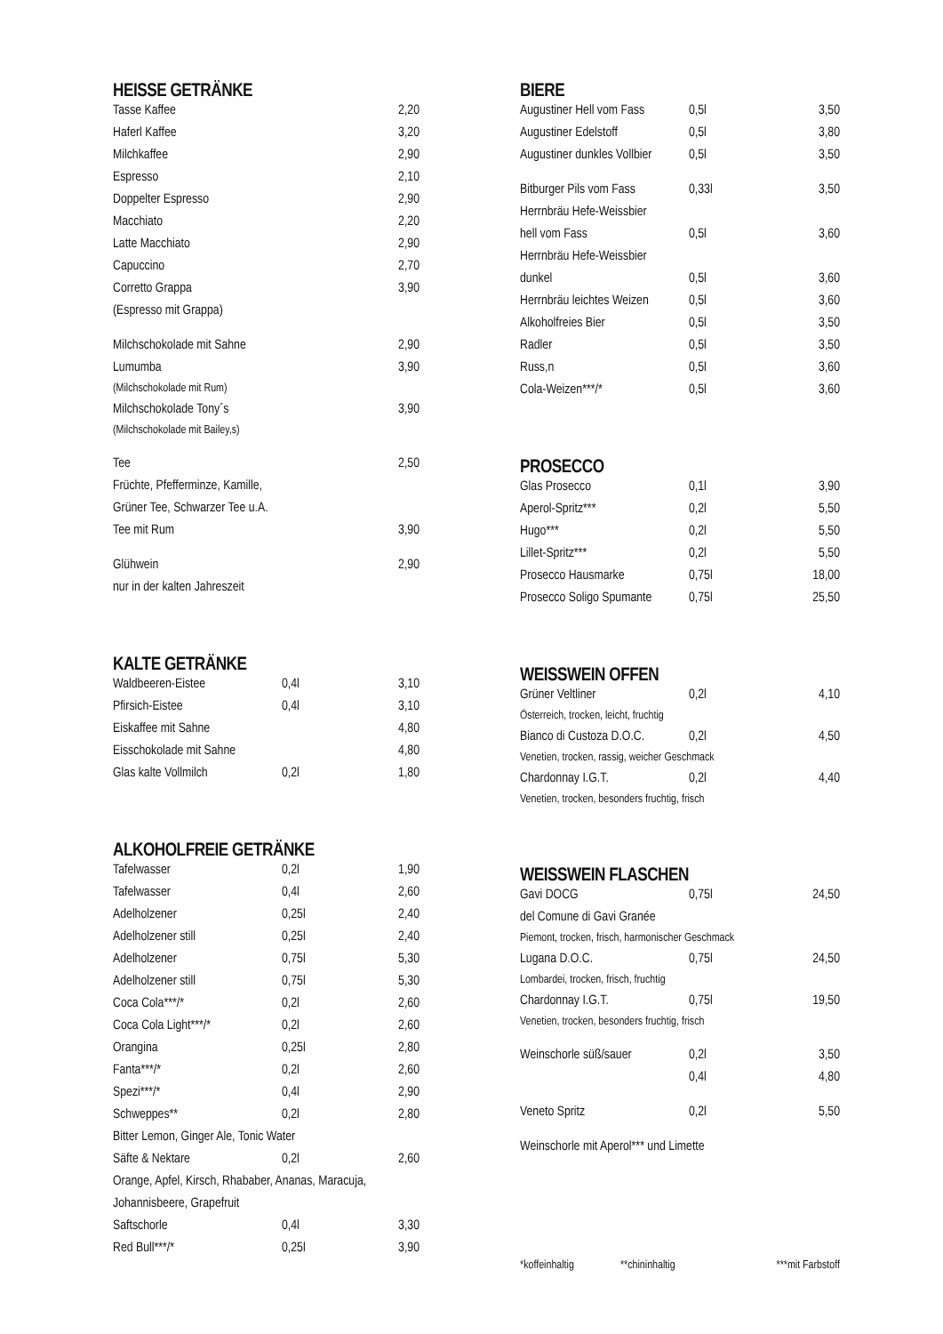HEISSE GETRÄNKE
| Tasse Kaffee | | 2,20 |
| Haferl Kaffee | | 3,20 |
| Milchkaffee | | 2,90 |
| Espresso | | 2,10 |
| Doppelter Espresso | | 2,90 |
| Macchiato | | 2,20 |
| Latte Macchiato | | 2,90 |
| Capuccino | | 2,70 |
| Corretto Grappa | | 3,90 |
| (Espresso mit Grappa) | | |
| Milchschokolade mit Sahne | | 2,90 |
| Lumumba | | 3,90 |
| (Milchschokolade mit Rum) | | |
| Milchschokolade Tony´s | | 3,90 |
| (Milchschokolade mit Bailey,s) | | |
| Tee | | 2,50 |
| Früchte, Pfefferminze, Kamille, | | |
| Grüner Tee, Schwarzer Tee u.A. | | |
| Tee mit Rum | | 3,90 |
| Glühwein | | 2,90 |
| nur in der kalten Jahreszeit | | |
KALTE GETRÄNKE
| Waldbeeren-Eistee | 0,4l | 3,10 |
| Pfirsich-Eistee | 0,4l | 3,10 |
| Eiskaffee mit Sahne | | 4,80 |
| Eisschokolade mit Sahne | | 4,80 |
| Glas kalte Vollmilch | 0,2l | 1,80 |
ALKOHOLFREIE GETRÄNKE
| Tafelwasser | 0,2l | 1,90 |
| Tafelwasser | 0,4l | 2,60 |
| Adelholzener | 0,25l | 2,40 |
| Adelholzener still | 0,25l | 2,40 |
| Adelholzener | 0,75l | 5,30 |
| Adelholzener still | 0,75l | 5,30 |
| Coca Cola***/* | 0,2l | 2,60 |
| Coca Cola Light***/* | 0,2l | 2,60 |
| Orangina | 0,25l | 2,80 |
| Fanta***/* | 0,2l | 2,60 |
| Spezi***/* | 0,4l | 2,90 |
| Schweppes** | 0,2l | 2,80 |
| Bitter Lemon, Ginger Ale, Tonic Water | | |
| Säfte & Nektare | 0,2l | 2,60 |
| Orange, Apfel, Kirsch, Rhababer, Ananas, Maracuja, | | |
| Johannisbeere, Grapefruit | | |
| Saftschorle | 0,4l | 3,30 |
| Red Bull***/* | 0,25l | 3,90 |
BIERE
| Augustiner Hell vom Fass | 0,5l | 3,50 |
| Augustiner Edelstoff | 0,5l | 3,80 |
| Augustiner dunkles Vollbier | 0,5l | 3,50 |
| Bitburger Pils vom Fass | 0,33l | 3,50 |
| Herrnbräu Hefe-Weissbier | | |
| hell vom Fass | 0,5l | 3,60 |
| Herrnbräu Hefe-Weissbier | | |
| dunkel | 0,5l | 3,60 |
| Herrnbräu leichtes Weizen | 0,5l | 3,60 |
| Alkoholfreies Bier | 0,5l | 3,50 |
| Radler | 0,5l | 3,50 |
| Russ,n | 0,5l | 3,60 |
| Cola-Weizen***/* | 0,5l | 3,60 |
PROSECCO
| Glas Prosecco | 0,1l | 3,90 |
| Aperol-Spritz*** | 0,2l | 5,50 |
| Hugo*** | 0,2l | 5,50 |
| Lillet-Spritz*** | 0,2l | 5,50 |
| Prosecco Hausmarke | 0,75l | 18,00 |
| Prosecco Soligo Spumante | 0,75l | 25,50 |
WEISSWEIN OFFEN
| Grüner Veltliner | 0,2l | 4,10 |
| Österreich, trocken, leicht, fruchtig | | |
| Bianco di Custoza D.O.C. | 0,2l | 4,50 |
| Venetien, trocken, rassig, weicher Geschmack | | |
| Chardonnay I.G.T. | 0,2l | 4,40 |
| Venetien, trocken, besonders fruchtig, frisch | | |
WEISSWEIN FLASCHEN
| Gavi DOCG | 0,75l | 24,50 |
| del Comune di Gavi Granée | | |
| Piemont, trocken, frisch, harmonischer Geschmack | | |
| Lugana D.O.C. | 0,75l | 24,50 |
| Lombardei, trocken, frisch, fruchtig | | |
| Chardonnay I.G.T. | 0,75l | 19,50 |
| Venetien, trocken, besonders fruchtig, frisch | | |
| Weinschorle süß/sauer | 0,2l | 3,50 |
| | 0,4l | 4,80 |
| Veneto Spritz | 0,2l | 5,50 |
| Weinschorle mit Aperol*** und Limette | | |
| *koffeinhaltig | **chininhaltig | ***mit Farbstoff |